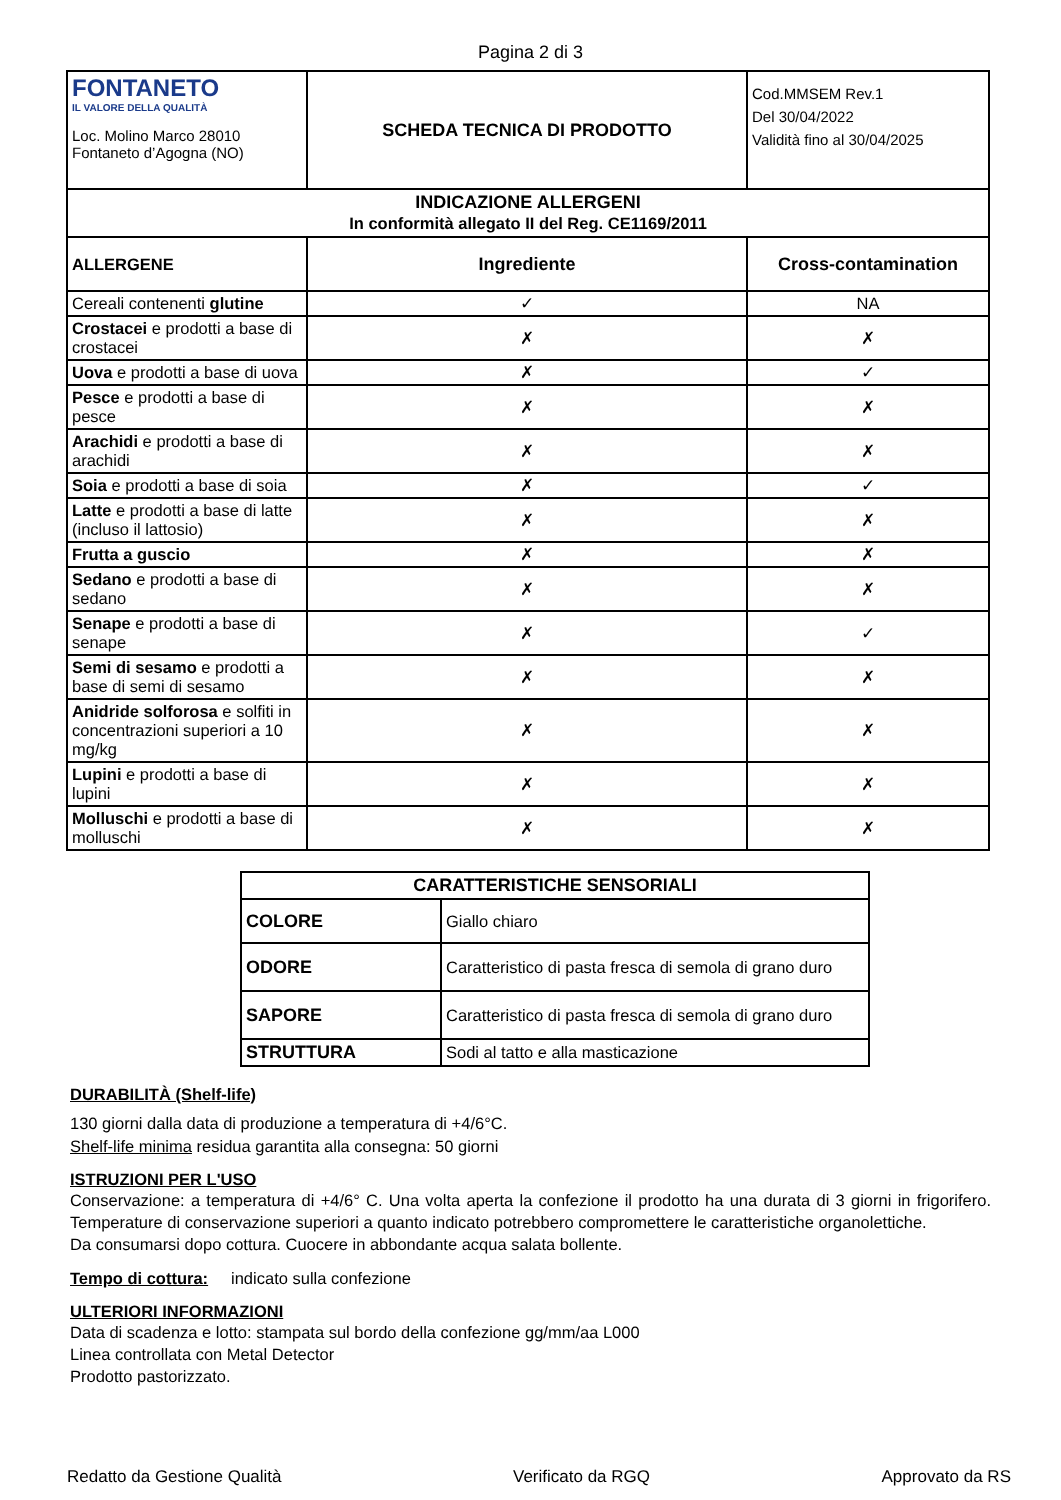Pagina 2 di 3
| FONTANETO IL VALORE DELLA QUALITÀ Loc. Molino Marco 28010 Fontaneto d’Agogna (NO) | SCHEDA TECNICA DI PRODOTTO | Cod.MMSEM Rev.1 Del 30/04/2022 Validità fino al 30/04/2025 | |
| INDICAZIONE ALLERGENI In conformità allegato II del Reg. CE1169/2011 | | | |
| ALLERGENE | Ingrediente | | Cross-contamination |
| Cereali contenenti glutine | ✓ | | NA |
| Crostacei e prodotti a base di crostacei | ✗ | | ✗ |
| Uova e prodotti a base di uova | ✗ | | ✓ |
| Pesce e prodotti a base di pesce | ✗ | | ✗ |
| Arachidi e prodotti a base di arachidi | ✗ | | ✗ |
| Soia e prodotti a base di soia | ✗ | | ✓ |
| Latte e prodotti a base di latte (incluso il lattosio) | ✗ | | ✗ |
| Frutta a guscio | ✗ | | ✗ |
| Sedano e prodotti a base di sedano | ✗ | | ✗ |
| Senape e prodotti a base di senape | ✗ | | ✓ |
| Semi di sesamo e prodotti a base di semi di sesamo | ✗ | | ✗ |
| Anidride solforosa e solfiti in concentrazioni superiori a 10 mg/kg | ✗ | | ✗ |
| Lupini e prodotti a base di lupini | ✗ | | ✗ |
| Molluschi e prodotti a base di molluschi | ✗ | | ✗ |
| CARATTERISTICHE SENSORIALI | |
| --- | --- |
| COLORE | Giallo chiaro |
| ODORE | Caratteristico di pasta fresca di semola di grano duro |
| SAPORE | Caratteristico di pasta fresca di semola di grano duro |
| STRUTTURA | Sodi al tatto e alla masticazione |
DURABILITÀ (Shelf-life)
130 giorni dalla data di produzione a temperatura di +4/6°C.
Shelf-life minima residua garantita alla consegna: 50 giorni
ISTRUZIONI PER L'USO
Conservazione: a temperatura di +4/6° C. Una volta aperta la confezione il prodotto ha una durata di 3 giorni in frigorifero. Temperature di conservazione superiori a quanto indicato potrebbero compromettere le caratteristiche organolettiche.
Da consumarsi dopo cottura. Cuocere in abbondante acqua salata bollente.
Tempo di cottura: indicato sulla confezione
ULTERIORI INFORMAZIONI
Data di scadenza e lotto: stampata sul bordo della confezione gg/mm/aa L000
Linea controllata con Metal Detector
Prodotto pastorizzato.
Redatto da Gestione Qualità Verificato da RGQ Approvato da RS